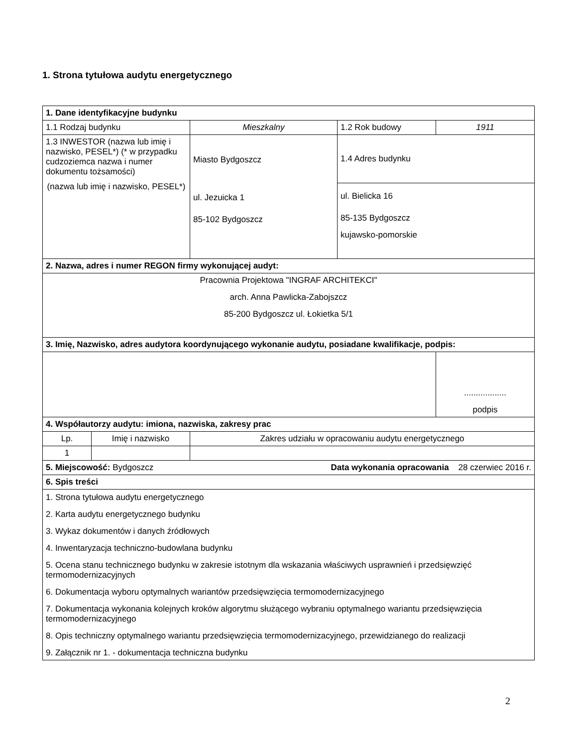1. Strona tytułowa audytu energetycznego
| 1. Dane identyfikacyjne budynku | | | | |
| 1.1 Rodzaj budynku | | Mieszkalny | 1.2 Rok budowy | 1911 |
| 1.3 INWESTOR (nazwa lub imię i nazwisko, PESEL*) (* w przypadku cudzoziemca nazwa i numer dokumentu tożsamości) (nazwa lub imię i nazwisko, PESEL*) | | Miasto Bydgoszcz ul. Jezuicka 1 85-102 Bydgoszcz | 1.4 Adres budynku | |
| | | | ul. Bielicka 16 85-135 Bydgoszcz kujawsko-pomorskie | |
| 2. Nazwa, adres i numer REGON firmy wykonującej audyt: | | | | |
| Pracownia Projektowa "INGRAF ARCHITEKCI" arch. Anna Pawlicka-Zabojszcz 85-200 Bydgoszcz ul. Łokietka 5/1 | | | | |
| 3. Imię, Nazwisko, adres audytora koordynującego wykonanie audytu, posiadane kwalifikacje, podpis: | | | | |
| | | | | .................. podpis |
| 4. Współautorzy audytu: imiona, nazwiska, zakresy prac | | | | |
| Lp. | Imię i nazwisko | Zakres udziału w opracowaniu audytu energetycznego | | |
| 1 | | | | |
| Data wykonania opracowania 28 czerwiec 2016 r. 5. Miejscowość: Bydgoszcz | | | | |
| 6. Spis treści | | | | |
| 1. Strona tytułowa audytu energetycznego 2. Karta audytu energetycznego budynku 3. Wykaz dokumentów i danych źródłowych 4. Inwentaryzacja techniczno-budowlana budynku 5. Ocena stanu technicznego budynku w zakresie istotnym dla wskazania właściwych usprawnień i przedsięwzięć termomodernizacyjnych 6. Dokumentacja wyboru optymalnych wariantów przedsięwzięcia termomodernizacyjnego 7. Dokumentacja wykonania kolejnych kroków algorytmu służącego wybraniu optymalnego wariantu przedsięwzięcia termomodernizacyjnego 8. Opis techniczny optymalnego wariantu przedsięwzięcia termomodernizacyjnego, przewidzianego do realizacji 9. Załącznik nr 1. - dokumentacja techniczna budynku | | | | |
2